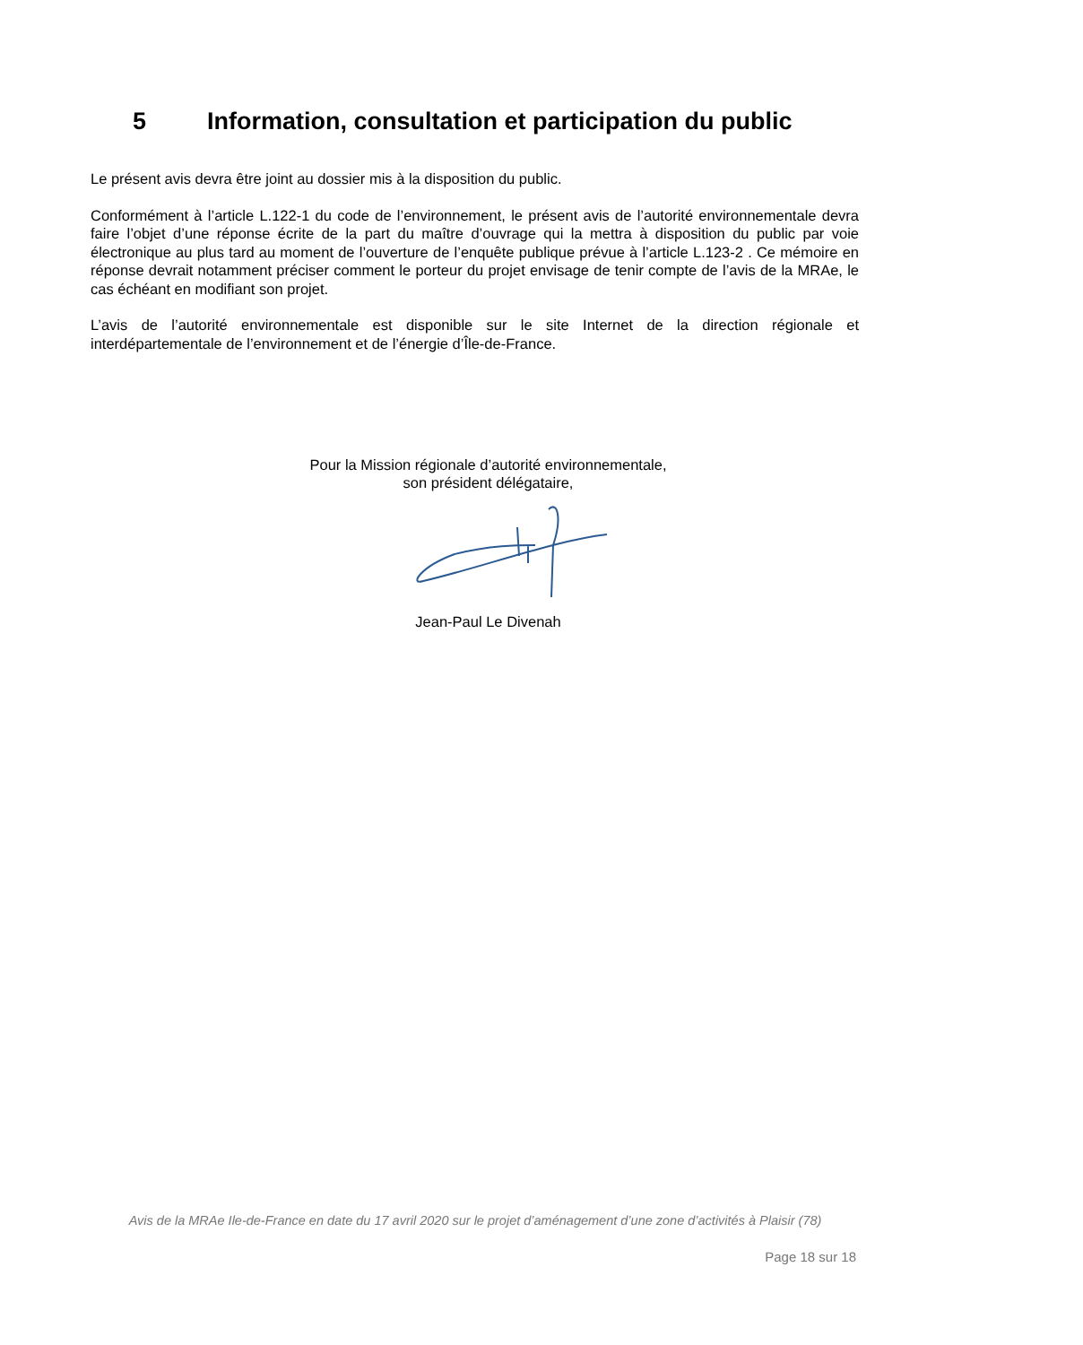5 Information, consultation et participation du public
Le présent avis devra être joint au dossier mis à la disposition du public.
Conformément à l’article L.122-1 du code de l’environnement, le présent avis de l’autorité environnementale devra faire l’objet d’une réponse écrite de la part du maître d’ouvrage qui la mettra à disposition du public par voie électronique au plus tard au moment de l’ouverture de l’enquête publique prévue à l’article L.123-2 . Ce mémoire en réponse devrait notamment préciser comment le porteur du projet envisage de tenir compte de l’avis de la MRAe, le cas échéant en modifiant son projet.
L’avis de l’autorité environnementale est disponible sur le site Internet de la direction régionale et interdépartementale de l’environnement et de l’énergie d’Île-de-France.
Pour la Mission régionale d’autorité environnementale,
son président délégataire,
Jean-Paul Le Divenah
Avis de la MRAe Ile-de-France en date du 17 avril 2020 sur le projet d’aménagement d’une zone d’activités à Plaisir (78)
Page 18 sur 18